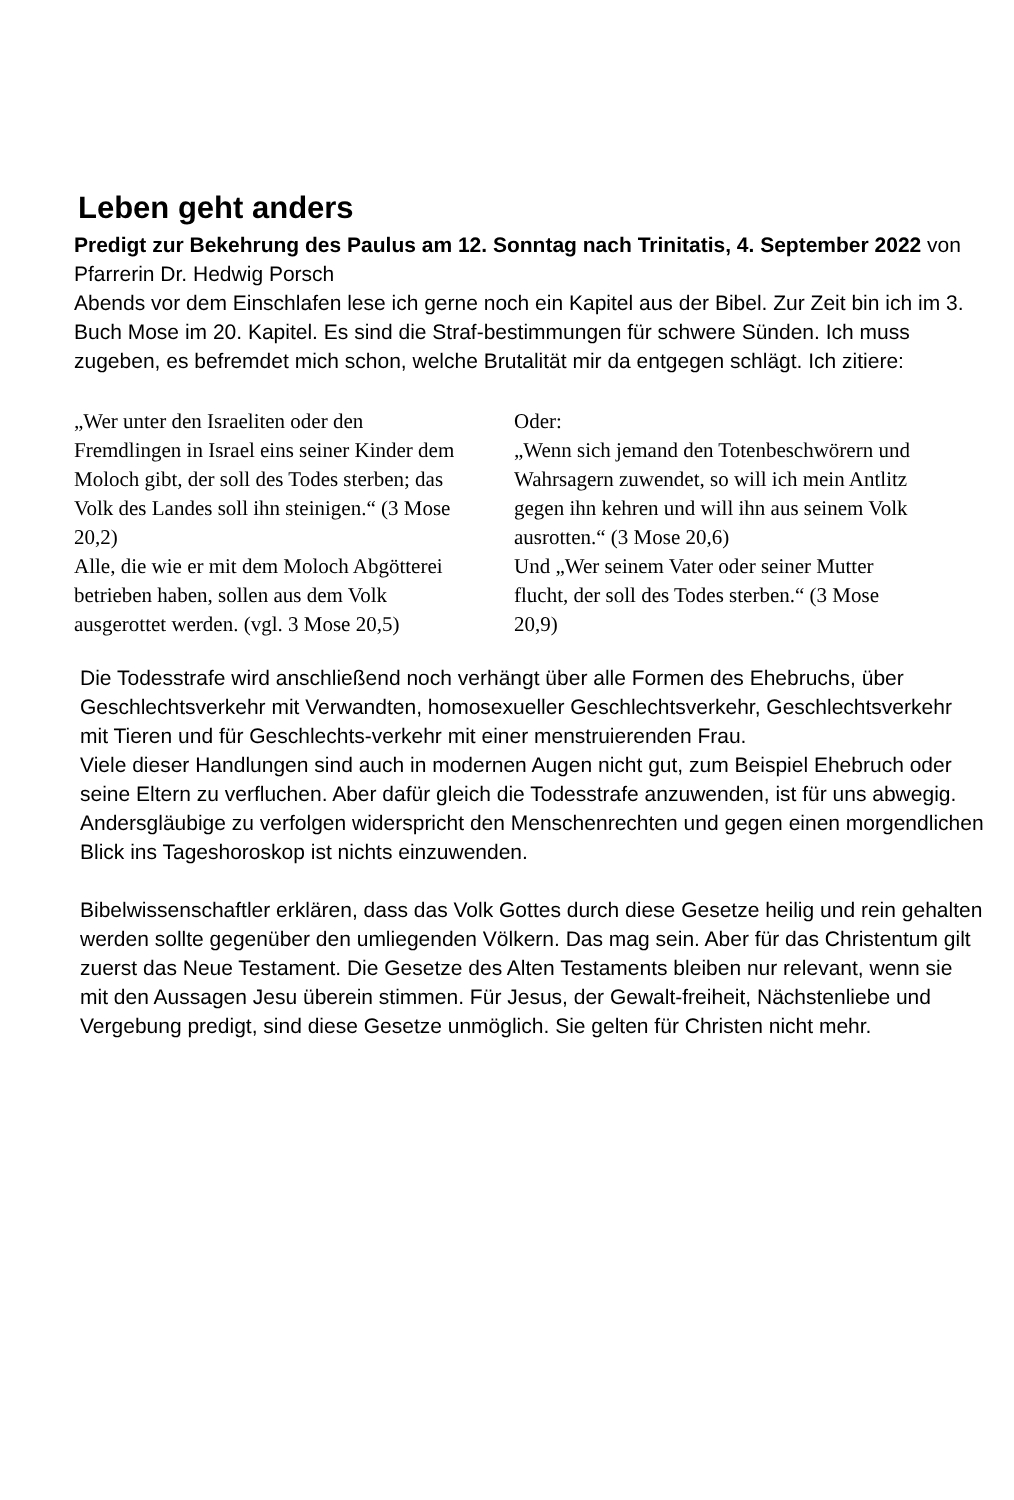Leben geht anders
Predigt zur Bekehrung des Paulus am 12. Sonntag nach Trinitatis, 4. September 2022 von Pfarrerin Dr. Hedwig Porsch
Abends vor dem Einschlafen lese ich gerne noch ein Kapitel aus der Bibel. Zur Zeit bin ich im 3. Buch Mose im 20. Kapitel. Es sind die Straf-bestimmungen für schwere Sünden. Ich muss zugeben, es befremdet mich schon, welche Brutalität mir da entgegen schlägt. Ich zitiere:
„Wer unter den Israeliten oder den Fremdlingen in Israel eins seiner Kinder dem Moloch gibt, der soll des Todes sterben; das Volk des Landes soll ihn steinigen.“ (3 Mose 20,2)
Alle, die wie er mit dem Moloch Abgötterei betrieben haben, sollen aus dem Volk ausgerottet werden. (vgl. 3 Mose 20,5)
Oder:
„Wenn sich jemand den Totenbeschwörern und Wahrsagern zuwendet, so will ich mein Antlitz gegen ihn kehren und will ihn aus seinem Volk ausrotten.“ (3 Mose 20,6)
Und „Wer seinem Vater oder seiner Mutter flucht, der soll des Todes sterben.“ (3 Mose 20,9)
Die Todesstrafe wird anschließend noch verhängt über alle Formen des Ehebruchs, über Geschlechtsverkehr mit Verwandten, homosexueller Geschlechtsverkehr, Geschlechtsverkehr mit Tieren und für Geschlechts-verkehr mit einer menstruierenden Frau.
Viele dieser Handlungen sind auch in modernen Augen nicht gut, zum Beispiel Ehebruch oder seine Eltern zu verfluchen. Aber dafür gleich die Todesstrafe anzuwenden, ist für uns abwegig. Andersgläubige zu verfolgen widerspricht den Menschenrechten und gegen einen morgendlichen Blick ins Tageshoroskop ist nichts einzuwenden.
Bibelwissenschaftler erklären, dass das Volk Gottes durch diese Gesetze heilig und rein gehalten werden sollte gegenüber den umliegenden Völkern. Das mag sein. Aber für das Christentum gilt zuerst das Neue Testament. Die Gesetze des Alten Testaments bleiben nur relevant, wenn sie mit den Aussagen Jesu überein stimmen. Für Jesus, der Gewalt-freiheit, Nächstenliebe und Vergebung predigt, sind diese Gesetze unmöglich. Sie gelten für Christen nicht mehr.